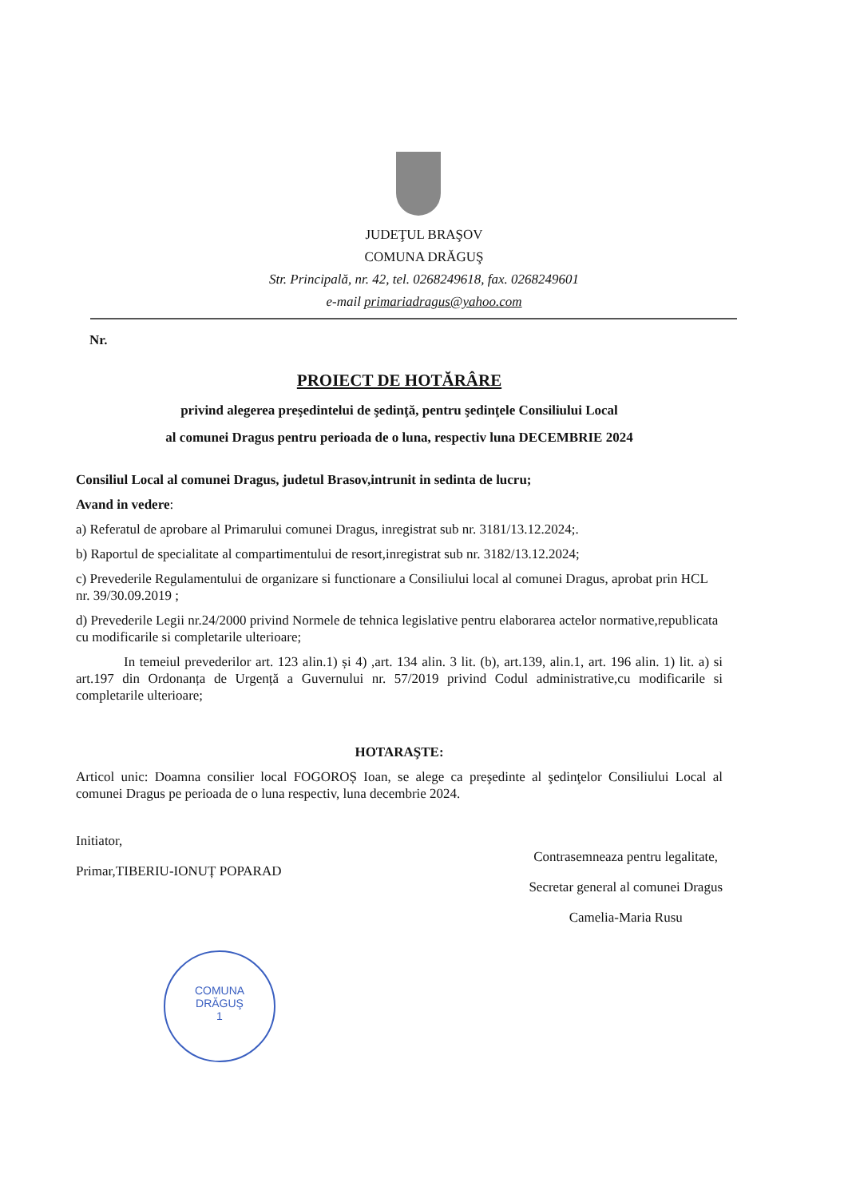JUDEŢUL BRAŞOV
COMUNA DRĂGUŞ
Str. Principală, nr. 42, tel. 0268249618, fax. 0268249601
e-mail primariadragus@yahoo.com
Nr.
PROIECT DE HOTĂRÂRE
privind alegerea preşedintelui de şedinţă, pentru şedinţele Consiliului Local
al comunei Dragus pentru perioada de o luna, respectiv luna DECEMBRIE 2024
Consiliul Local al comunei Dragus, judetul Brasov,intrunit in sedinta de lucru;
Avand in vedere:
a) Referatul de aprobare al Primarului comunei Dragus, inregistrat sub nr. 3181/13.12.2024;.
b) Raportul de specialitate al compartimentului de resort,inregistrat sub nr. 3182/13.12.2024;
c) Prevederile Regulamentului de organizare si functionare a Consiliului local al comunei Dragus, aprobat prin HCL nr. 39/30.09.2019 ;
d) Prevederile Legii nr.24/2000 privind Normele de tehnica legislative pentru elaborarea actelor normative,republicata cu modificarile si completarile ulterioare;
In temeiul prevederilor art. 123 alin.1) și 4) ,art. 134 alin. 3 lit. (b), art.139, alin.1, art. 196 alin. 1) lit. a) si art.197 din Ordonanța de Urgență a Guvernului nr. 57/2019 privind Codul administrative,cu modificarile si completarile ulterioare;
HOTARAŞTE:
Articol unic: Doamna consilier local FOGOROȘ Ioan, se alege ca preşedinte al şedinţelor Consiliului Local al comunei Dragus pe perioada de o luna respectiv, luna decembrie 2024.
Initiator,
Primar,TIBERIU-IONUȚ POPARAD
Contrasemneaza pentru legalitate,
Secretar general al comunei Dragus
Camelia-Maria Rusu
COMUNA
DRĂGUŞ
1